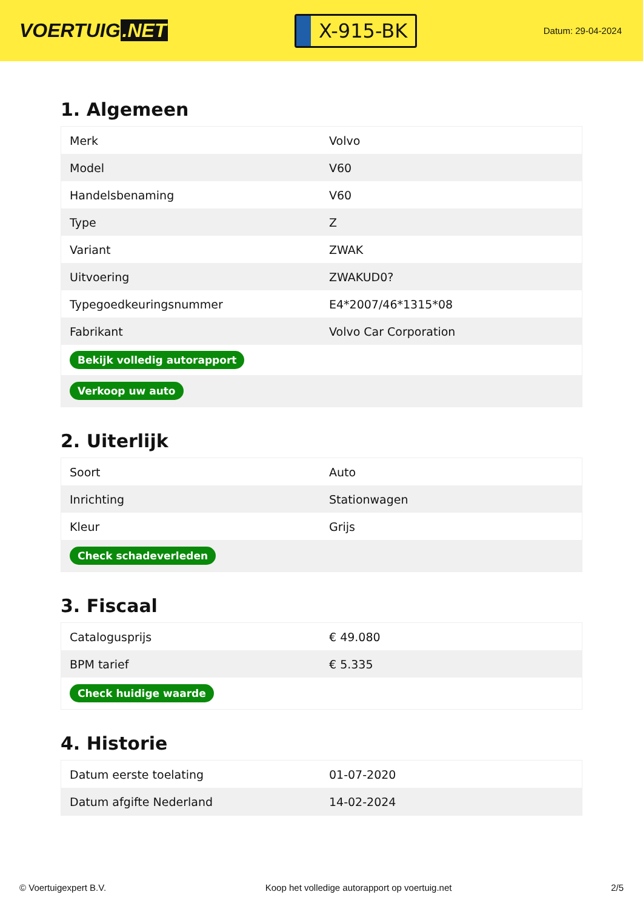VOERTUIG.NET
X-915-BK
Datum: 29-04-2024
1. Algemeen
| Merk | Volvo |
| Model | V60 |
| Handelsbenaming | V60 |
| Type | Z |
| Variant | ZWAK |
| Uitvoering | ZWAKUD0? |
| Typegoedkeuringsnummer | E4*2007/46*1315*08 |
| Fabrikant | Volvo Car Corporation |
| Bekijk volledig autorapport | |
| Verkoop uw auto | |
2. Uiterlijk
| Soort | Auto |
| Inrichting | Stationwagen |
| Kleur | Grijs |
| Check schadeverleden | |
3. Fiscaal
| Catalogusprijs | € 49.080 |
| BPM tarief | € 5.335 |
| Check huidige waarde | |
4. Historie
| Datum eerste toelating | 01-07-2020 |
| Datum afgifte Nederland | 14-02-2024 |
© Voertuigexpert B.V. Koop het volledige autorapport op voertuig.net 2/5